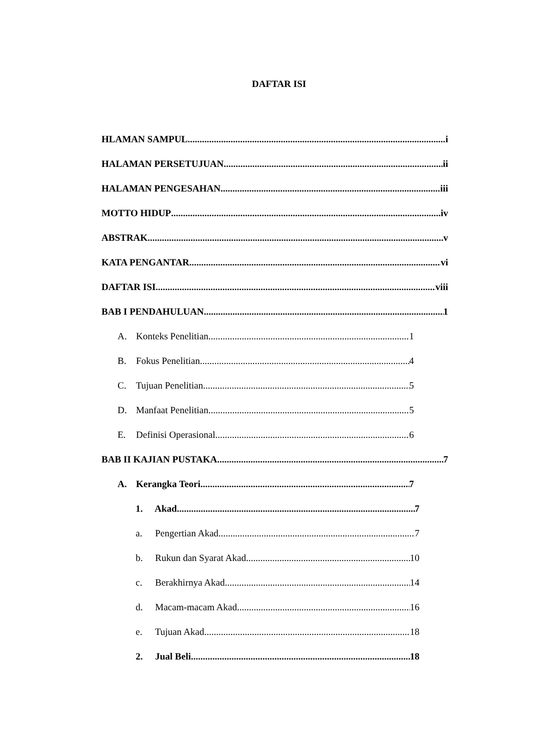DAFTAR ISI
HLAMAN SAMPUL i
HALAMAN PERSETUJUAN ii
HALAMAN PENGESAHAN iii
MOTTO HIDUP iv
ABSTRAK v
KATA PENGANTAR vi
DAFTAR ISI viii
BAB I PENDAHULUAN 1
A. Konteks Penelitian 1
B. Fokus Penelitian 4
C. Tujuan Penelitian 5
D. Manfaat Penelitian 5
E. Definisi Operasional 6
BAB II KAJIAN PUSTAKA 7
A. Kerangka Teori 7
1. Akad 7
a. Pengertian Akad 7
b. Rukun dan Syarat Akad 10
c. Berakhirnya Akad 14
d. Macam-macam Akad 16
e. Tujuan Akad 18
2. Jual Beli 18